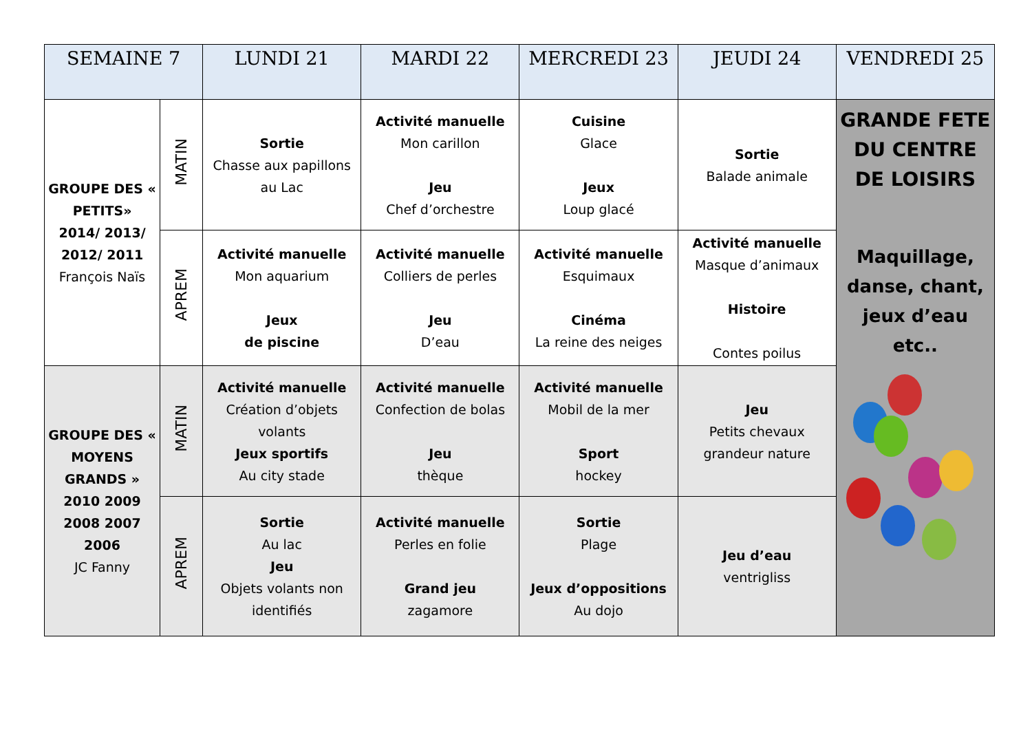| SEMAINE 7 | | LUNDI 21 | MARDI 22 | MERCREDI 23 | JEUDI 24 | VENDREDI 25 |
| --- | --- | --- | --- | --- | --- | --- |
| GROUPE DES « PETITS» 2014/ 2013/ 2012/ 2011 François Naïs | MATIN | Sortie Chasse aux papillons au Lac | Activité manuelle Mon carillon Jeu Chef d’orchestre | Cuisine Glace Jeux Loup glacé | Sortie Balade animale | GRANDE FETE DU CENTRE DE LOISIRS Maquillage, danse, chant, jeux d’eau etc.. |
| | APREM | Activité manuelle Mon aquarium Jeux de piscine | Activité manuelle Colliers de perles Jeu D’eau | Activité manuelle Esquimaux Cinéma La reine des neiges | Activité manuelle Masque d’animaux Histoire Contes poilus | |
| GROUPE DES « MOYENS GRANDS » 2010 2009 2008 2007 2006 JC Fanny | MATIN | Activité manuelle Création d’objets volants Jeux sportifs Au city stade | Activité manuelle Confection de bolas Jeu thèque | Activité manuelle Mobil de la mer Sport hockey | Jeu Petits chevaux grandeur nature | |
| | APREM | Sortie Au lac Jeu Objets volants non identifiés | Activité manuelle Perles en folie Grand jeu zagamore | Sortie Plage Jeux d’oppositions Au dojo | Jeu d’eau ventrigliss | |